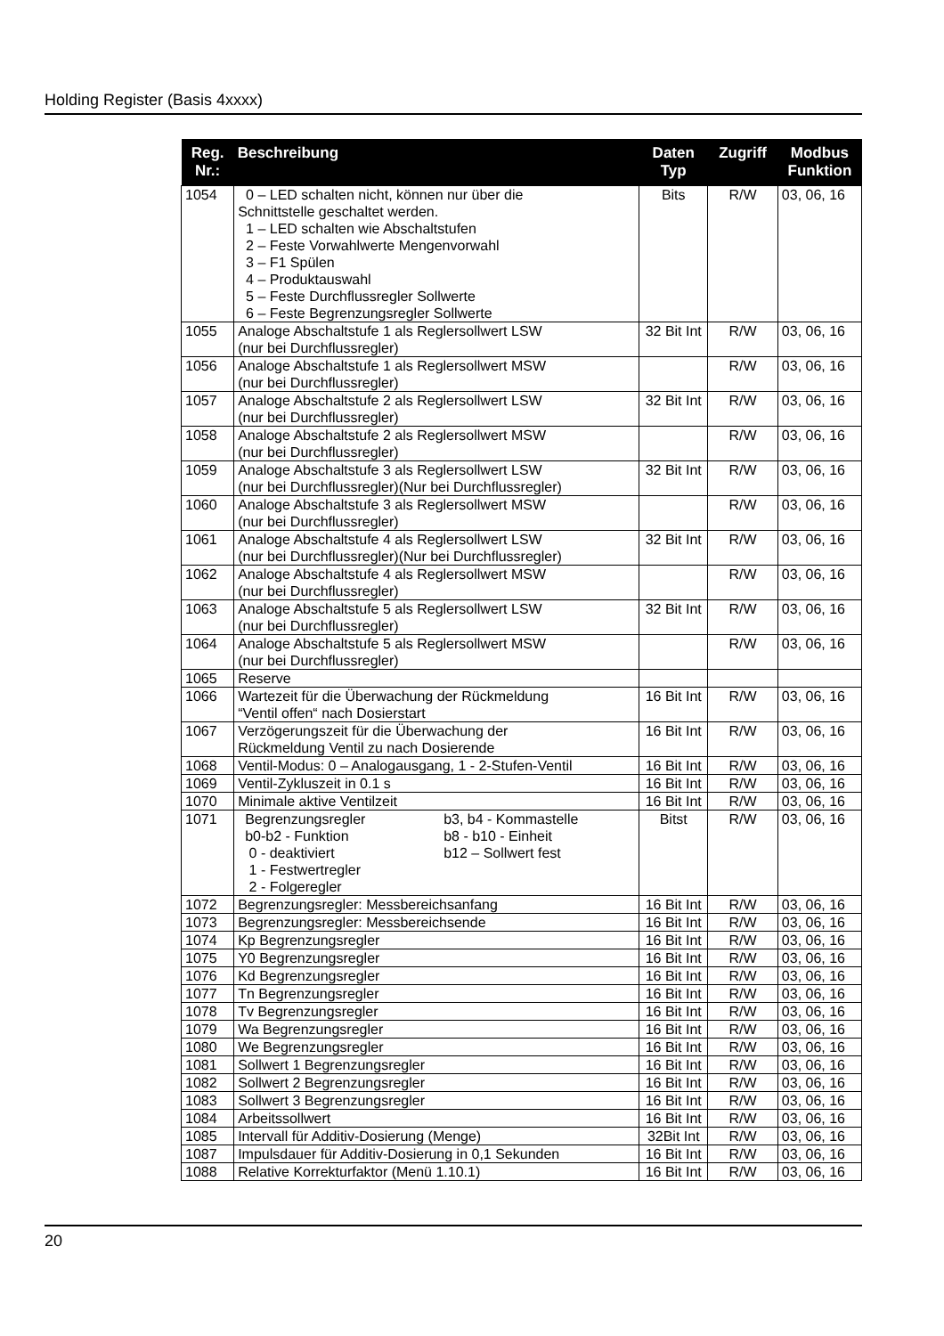Holding Register (Basis 4xxxx)
| Reg. Nr.: | Beschreibung | Daten Typ | Zugriff | Modbus Funktion |
| --- | --- | --- | --- | --- |
| 1054 | 0 – LED schalten nicht, können nur über die Schnittstelle geschaltet werden. 1 – LED schalten wie Abschaltstufen 2 – Feste Vorwahlwerte Mengenvorwahl 3 – F1 Spülen 4 – Produktauswahl 5 – Feste Durchflussregler Sollwerte 6 – Feste Begrenzungsregler Sollwerte | Bits | R/W | 03, 06, 16 |
| 1055 | Analoge Abschaltstufe 1 als Reglersollwert LSW (nur bei Durchflussregler) | 32 Bit Int | R/W | 03, 06, 16 |
| 1056 | Analoge Abschaltstufe 1 als Reglersollwert MSW (nur bei Durchflussregler) | | R/W | 03, 06, 16 |
| 1057 | Analoge Abschaltstufe 2 als Reglersollwert LSW (nur bei Durchflussregler) | 32 Bit Int | R/W | 03, 06, 16 |
| 1058 | Analoge Abschaltstufe 2 als Reglersollwert MSW (nur bei Durchflussregler) | | R/W | 03, 06, 16 |
| 1059 | Analoge Abschaltstufe 3 als Reglersollwert LSW (nur bei Durchflussregler)(Nur bei Durchflussregler) | 32 Bit Int | R/W | 03, 06, 16 |
| 1060 | Analoge Abschaltstufe 3 als Reglersollwert MSW (nur bei Durchflussregler) | | R/W | 03, 06, 16 |
| 1061 | Analoge Abschaltstufe 4 als Reglersollwert LSW (nur bei Durchflussregler)(Nur bei Durchflussregler) | 32 Bit Int | R/W | 03, 06, 16 |
| 1062 | Analoge Abschaltstufe 4 als Reglersollwert MSW (nur bei Durchflussregler) | | R/W | 03, 06, 16 |
| 1063 | Analoge Abschaltstufe 5 als Reglersollwert LSW (nur bei Durchflussregler) | 32 Bit Int | R/W | 03, 06, 16 |
| 1064 | Analoge Abschaltstufe 5 als Reglersollwert MSW (nur bei Durchflussregler) | | R/W | 03, 06, 16 |
| 1065 | Reserve | | | |
| 1066 | Wartezeit für die Überwachung der Rückmeldung “Ventil offen“ nach Dosierstart | 16 Bit Int | R/W | 03, 06, 16 |
| 1067 | Verzögerungszeit für die Überwachung der Rückmeldung Ventil zu nach Dosierende | 16 Bit Int | R/W | 03, 06, 16 |
| 1068 | Ventil-Modus: 0 – Analogausgang, 1 - 2-Stufen-Ventil | 16 Bit Int | R/W | 03, 06, 16 |
| 1069 | Ventil-Zykluszeit in 0.1 s | 16 Bit Int | R/W | 03, 06, 16 |
| 1070 | Minimale aktive Ventilzeit | 16 Bit Int | R/W | 03, 06, 16 |
| 1071 | Begrenzungsregler b0-b2 - Funktion 0 - deaktiviert 1 - Festwertregler 2 - Folgeregler b3, b4 - Kommastelle b8 - b10 - Einheit b12 – Sollwert fest | Bitst | R/W | 03, 06, 16 |
| 1072 | Begrenzungsregler: Messbereichsanfang | 16 Bit Int | R/W | 03, 06, 16 |
| 1073 | Begrenzungsregler: Messbereichsende | 16 Bit Int | R/W | 03, 06, 16 |
| 1074 | Kp Begrenzungsregler | 16 Bit Int | R/W | 03, 06, 16 |
| 1075 | Y0 Begrenzungsregler | 16 Bit Int | R/W | 03, 06, 16 |
| 1076 | Kd Begrenzungsregler | 16 Bit Int | R/W | 03, 06, 16 |
| 1077 | Tn Begrenzungsregler | 16 Bit Int | R/W | 03, 06, 16 |
| 1078 | Tv Begrenzungsregler | 16 Bit Int | R/W | 03, 06, 16 |
| 1079 | Wa Begrenzungsregler | 16 Bit Int | R/W | 03, 06, 16 |
| 1080 | We Begrenzungsregler | 16 Bit Int | R/W | 03, 06, 16 |
| 1081 | Sollwert 1 Begrenzungsregler | 16 Bit Int | R/W | 03, 06, 16 |
| 1082 | Sollwert 2 Begrenzungsregler | 16 Bit Int | R/W | 03, 06, 16 |
| 1083 | Sollwert 3 Begrenzungsregler | 16 Bit Int | R/W | 03, 06, 16 |
| 1084 | Arbeitssollwert | 16 Bit Int | R/W | 03, 06, 16 |
| 1085 | Intervall für Additiv-Dosierung (Menge) | 32Bit Int | R/W | 03, 06, 16 |
| 1087 | Impulsdauer für Additiv-Dosierung in 0,1 Sekunden | 16 Bit Int | R/W | 03, 06, 16 |
| 1088 | Relative Korrekturfaktor (Menü 1.10.1) | 16 Bit Int | R/W | 03, 06, 16 |
20